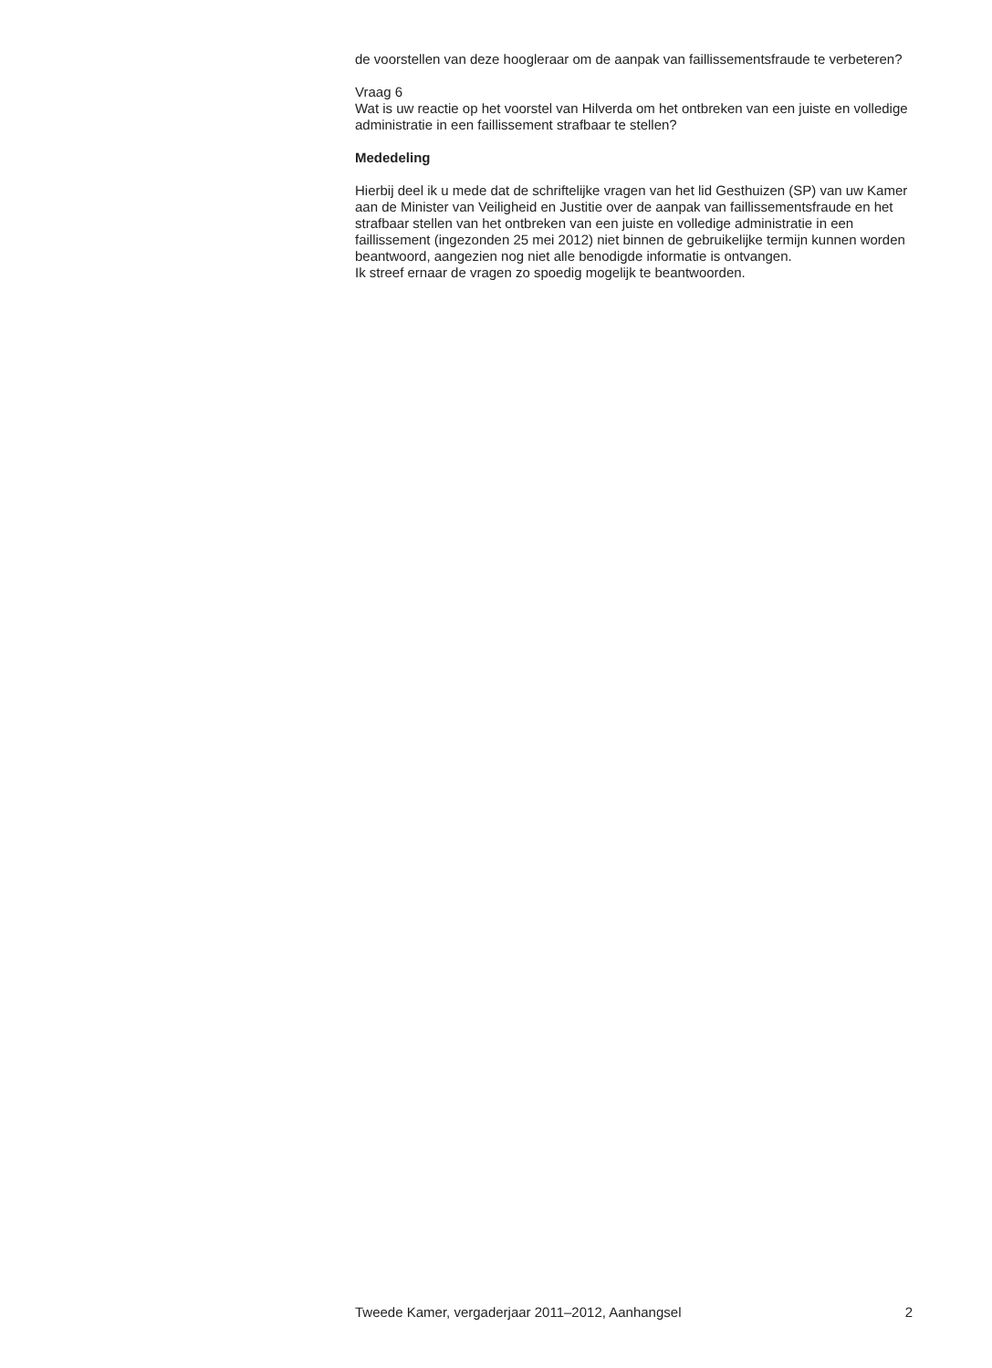de voorstellen van deze hoogleraar om de aanpak van faillissementsfraude te verbeteren?
Vraag 6
Wat is uw reactie op het voorstel van Hilverda om het ontbreken van een juiste en volledige administratie in een faillissement strafbaar te stellen?
Mededeling
Hierbij deel ik u mede dat de schriftelijke vragen van het lid Gesthuizen (SP) van uw Kamer aan de Minister van Veiligheid en Justitie over de aanpak van faillissementsfraude en het strafbaar stellen van het ontbreken van een juiste en volledige administratie in een faillissement (ingezonden 25 mei 2012) niet binnen de gebruikelijke termijn kunnen worden beantwoord, aangezien nog niet alle benodigde informatie is ontvangen.
Ik streef ernaar de vragen zo spoedig mogelijk te beantwoorden.
Tweede Kamer, vergaderjaar 2011–2012, Aanhangsel 2